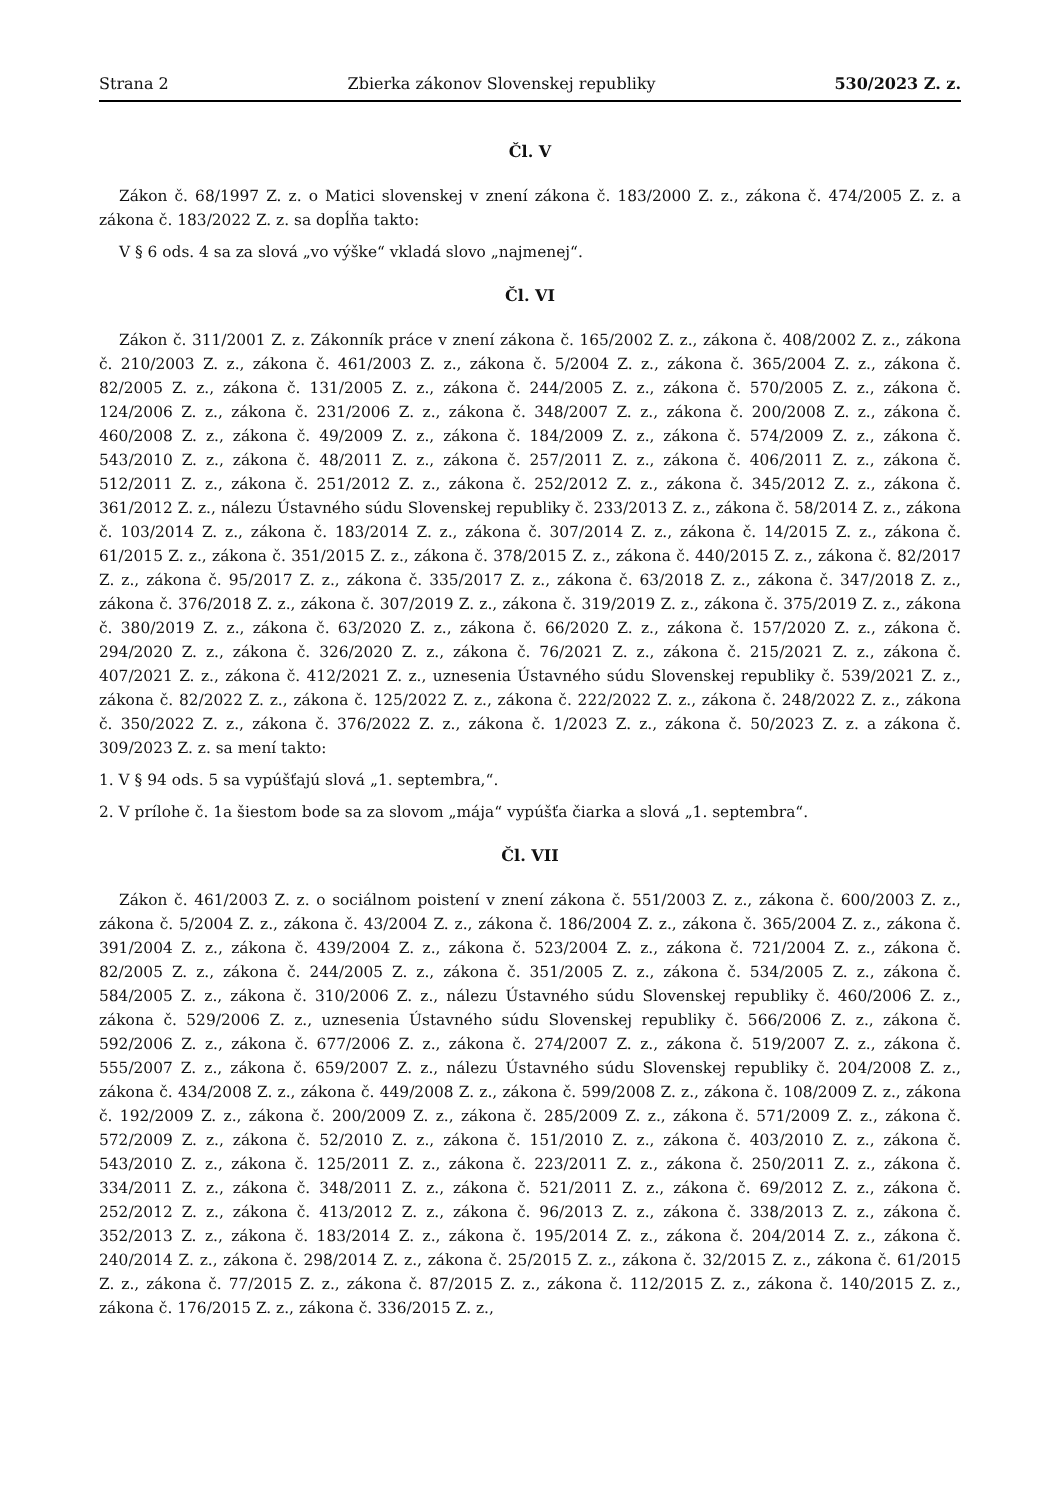Strana 2 Zbierka zákonov Slovenskej republiky 530/2023 Z. z.
Čl. V
Zákon č. 68/1997 Z. z. o Matici slovenskej v znení zákona č. 183/2000 Z. z., zákona č. 474/2005 Z. z. a zákona č. 183/2022 Z. z. sa dopĺňa takto:
V § 6 ods. 4 sa za slová „vo výške“ vkladá slovo „najmenej“.
Čl. VI
Zákon č. 311/2001 Z. z. Zákonník práce v znení zákona č. 165/2002 Z. z., zákona č. 408/2002 Z. z., zákona č. 210/2003 Z. z., zákona č. 461/2003 Z. z., zákona č. 5/2004 Z. z., zákona č. 365/2004 Z. z., zákona č. 82/2005 Z. z., zákona č. 131/2005 Z. z., zákona č. 244/2005 Z. z., zákona č. 570/2005 Z. z., zákona č. 124/2006 Z. z., zákona č. 231/2006 Z. z., zákona č. 348/2007 Z. z., zákona č. 200/2008 Z. z., zákona č. 460/2008 Z. z., zákona č. 49/2009 Z. z., zákona č. 184/2009 Z. z., zákona č. 574/2009 Z. z., zákona č. 543/2010 Z. z., zákona č. 48/2011 Z. z., zákona č. 257/2011 Z. z., zákona č. 406/2011 Z. z., zákona č. 512/2011 Z. z., zákona č. 251/2012 Z. z., zákona č. 252/2012 Z. z., zákona č. 345/2012 Z. z., zákona č. 361/2012 Z. z., nálezu Ústavného súdu Slovenskej republiky č. 233/2013 Z. z., zákona č. 58/2014 Z. z., zákona č. 103/2014 Z. z., zákona č. 183/2014 Z. z., zákona č. 307/2014 Z. z., zákona č. 14/2015 Z. z., zákona č. 61/2015 Z. z., zákona č. 351/2015 Z. z., zákona č. 378/2015 Z. z., zákona č. 440/2015 Z. z., zákona č. 82/2017 Z. z., zákona č. 95/2017 Z. z., zákona č. 335/2017 Z. z., zákona č. 63/2018 Z. z., zákona č. 347/2018 Z. z., zákona č. 376/2018 Z. z., zákona č. 307/2019 Z. z., zákona č. 319/2019 Z. z., zákona č. 375/2019 Z. z., zákona č. 380/2019 Z. z., zákona č. 63/2020 Z. z., zákona č. 66/2020 Z. z., zákona č. 157/2020 Z. z., zákona č. 294/2020 Z. z., zákona č. 326/2020 Z. z., zákona č. 76/2021 Z. z., zákona č. 215/2021 Z. z., zákona č. 407/2021 Z. z., zákona č. 412/2021 Z. z., uznesenia Ústavného súdu Slovenskej republiky č. 539/2021 Z. z., zákona č. 82/2022 Z. z., zákona č. 125/2022 Z. z., zákona č. 222/2022 Z. z., zákona č. 248/2022 Z. z., zákona č. 350/2022 Z. z., zákona č. 376/2022 Z. z., zákona č. 1/2023 Z. z., zákona č. 50/2023 Z. z. a zákona č. 309/2023 Z. z. sa mení takto:
1. V § 94 ods. 5 sa vypúšťajú slová „1. septembra,“.
2. V prílohe č. 1a šiestom bode sa za slovom „mája“ vypúšťa čiarka a slová „1. septembra“.
Čl. VII
Zákon č. 461/2003 Z. z. o sociálnom poistení v znení zákona č. 551/2003 Z. z., zákona č. 600/2003 Z. z., zákona č. 5/2004 Z. z., zákona č. 43/2004 Z. z., zákona č. 186/2004 Z. z., zákona č. 365/2004 Z. z., zákona č. 391/2004 Z. z., zákona č. 439/2004 Z. z., zákona č. 523/2004 Z. z., zákona č. 721/2004 Z. z., zákona č. 82/2005 Z. z., zákona č. 244/2005 Z. z., zákona č. 351/2005 Z. z., zákona č. 534/2005 Z. z., zákona č. 584/2005 Z. z., zákona č. 310/2006 Z. z., nálezu Ústavného súdu Slovenskej republiky č. 460/2006 Z. z., zákona č. 529/2006 Z. z., uznesenia Ústavného súdu Slovenskej republiky č. 566/2006 Z. z., zákona č. 592/2006 Z. z., zákona č. 677/2006 Z. z., zákona č. 274/2007 Z. z., zákona č. 519/2007 Z. z., zákona č. 555/2007 Z. z., zákona č. 659/2007 Z. z., nálezu Ústavného súdu Slovenskej republiky č. 204/2008 Z. z., zákona č. 434/2008 Z. z., zákona č. 449/2008 Z. z., zákona č. 599/2008 Z. z., zákona č. 108/2009 Z. z., zákona č. 192/2009 Z. z., zákona č. 200/2009 Z. z., zákona č. 285/2009 Z. z., zákona č. 571/2009 Z. z., zákona č. 572/2009 Z. z., zákona č. 52/2010 Z. z., zákona č. 151/2010 Z. z., zákona č. 403/2010 Z. z., zákona č. 543/2010 Z. z., zákona č. 125/2011 Z. z., zákona č. 223/2011 Z. z., zákona č. 250/2011 Z. z., zákona č. 334/2011 Z. z., zákona č. 348/2011 Z. z., zákona č. 521/2011 Z. z., zákona č. 69/2012 Z. z., zákona č. 252/2012 Z. z., zákona č. 413/2012 Z. z., zákona č. 96/2013 Z. z., zákona č. 338/2013 Z. z., zákona č. 352/2013 Z. z., zákona č. 183/2014 Z. z., zákona č. 195/2014 Z. z., zákona č. 204/2014 Z. z., zákona č. 240/2014 Z. z., zákona č. 298/2014 Z. z., zákona č. 25/2015 Z. z., zákona č. 32/2015 Z. z., zákona č. 61/2015 Z. z., zákona č. 77/2015 Z. z., zákona č. 87/2015 Z. z., zákona č. 112/2015 Z. z., zákona č. 140/2015 Z. z., zákona č. 176/2015 Z. z., zákona č. 336/2015 Z. z.,